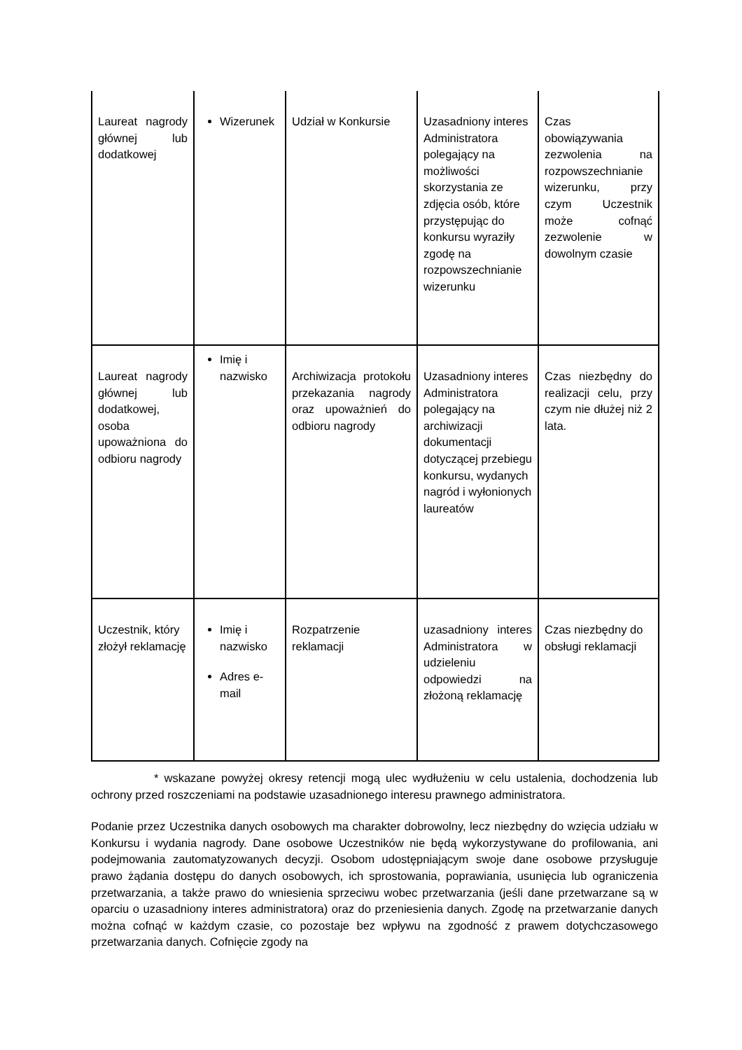| Laureat nagrody głównej lub dodatkowej | Wizerunek | Udział w Konkursie | Uzasadniony interes Administratora polegający na możliwości skorzystania ze zdjęcia osób, które przystępując do konkursu wyraziły zgodę na rozpowszechnianie wizerunku | Czas obowiązywania zezwolenia na rozpowszechnianie wizerunku, przy czym Uczestnik może cofnąć zezwolenie w dowolnym czasie |
| Laureat nagrody głównej lub dodatkowej, osoba upoważniona do odbioru nagrody | Imię i nazwisko | Archiwizacja protokołu przekazania nagrody oraz upoważnień do odbioru nagrody | Uzasadniony interes Administratora polegający na archiwizacji dokumentacji dotyczącej przebiegu konkursu, wydanych nagród i wyłonionych laureatów | Czas niezbędny do realizacji celu, przy czym nie dłużej niż 2 lata. |
| Uczestnik, który złożył reklamację | Imię i nazwisko Adres e-mail | Rozpatrzenie reklamacji | uzasadniony interes Administratora w udzieleniu odpowiedzi na złożoną reklamację | Czas niezbędny do obsługi reklamacji |
* wskazane powyżej okresy retencji mogą ulec wydłużeniu w celu ustalenia, dochodzenia lub ochrony przed roszczeniami na podstawie uzasadnionego interesu prawnego administratora.
Podanie przez Uczestnika danych osobowych ma charakter dobrowolny, lecz niezbędny do wzięcia udziału w Konkursu i wydania nagrody. Dane osobowe Uczestników nie będą wykorzystywane do profilowania, ani podejmowania zautomatyzowanych decyzji. Osobom udostępniającym swoje dane osobowe przysługuje prawo żądania dostępu do danych osobowych, ich sprostowania, poprawiania, usunięcia lub ograniczenia przetwarzania, a także prawo do wniesienia sprzeciwu wobec przetwarzania (jeśli dane przetwarzane są w oparciu o uzasadniony interes administratora) oraz do przeniesienia danych. Zgodę na przetwarzanie danych można cofnąć w każdym czasie, co pozostaje bez wpływu na zgodność z prawem dotychczasowego przetwarzania danych. Cofnięcie zgody na